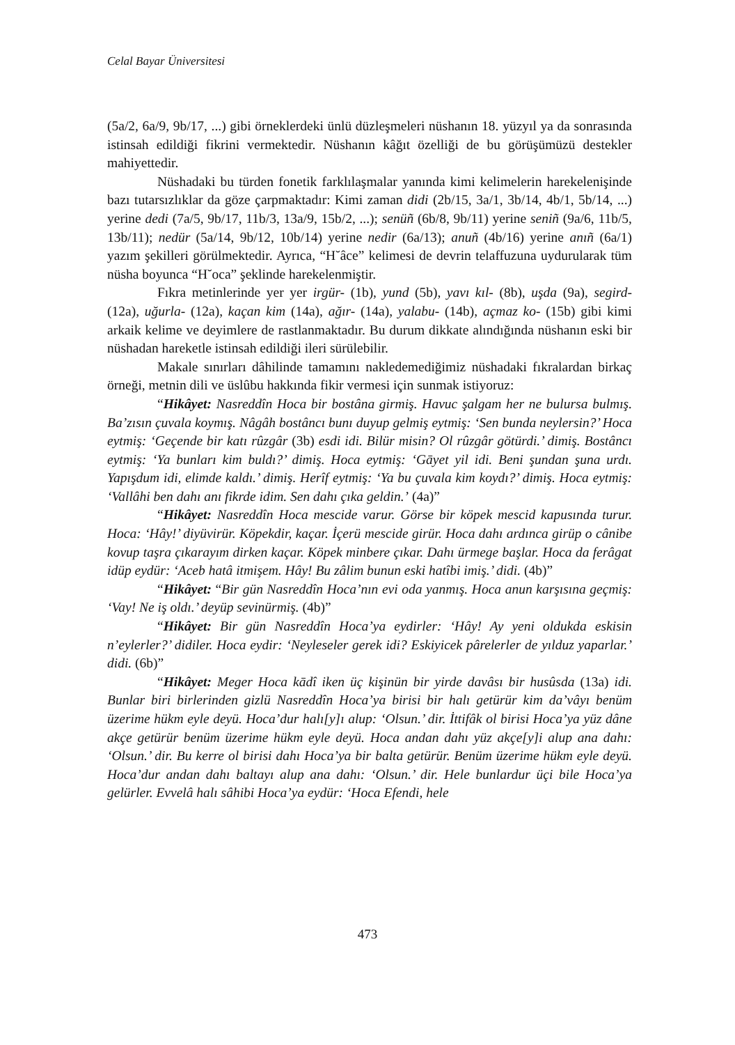Celal Bayar Üniversitesi
(5a/2, 6a/9, 9b/17, ...) gibi örneklerdeki ünlü düzleşmeleri nüshanın 18. yüzyıl ya da sonrasında istinsah edildiği fikrini vermektedir. Nüshanın kâğıt özelliği de bu görüşümüzü destekler mahiyettedir.
Nüshadaki bu türden fonetik farklılaşmalar yanında kimi kelimelerin harekelenişinde bazı tutarsızlıklar da göze çarpmaktadır: Kimi zaman didi (2b/15, 3a/1, 3b/14, 4b/1, 5b/14, ...) yerine dedi (7a/5, 9b/17, 11b/3, 13a/9, 15b/2, ...); senüñ (6b/8, 9b/11) yerine seniñ (9a/6, 11b/5, 13b/11); nedür (5a/14, 9b/12, 10b/14) yerine nedir (6a/13); anuñ (4b/16) yerine anıñ (6a/1) yazım şekilleri görülmektedir. Ayrıca, “H˘âce” kelimesi de devrin telaffuzuna uydurularak tüm nüsha boyunca “H˘oca” şeklinde harekelenmiştir.
Fıkra metinlerinde yer yer irgür- (1b), yund (5b), yavı kıl- (8b), uşda (9a), segird- (12a), uğurla- (12a), kaçan kim (14a), ağır- (14a), yalabu- (14b), açmaz ko- (15b) gibi kimi arkaik kelime ve deyimlere de rastlanmaktadır. Bu durum dikkate alındığında nüshanın eski bir nüshadan hareketle istinsah edildiği ileri sürülebilir.
Makale sınırları dâhilinde tamamını nakledemediğimiz nüshadaki fıkralardan birkaç örneği, metnin dili ve üslûbu hakkında fikir vermesi için sunmak istiyoruz:
“Hikâyet: Nasreddîn Hoca bir bostâna girmiş. Havuc şalgam her ne bulursa bulmış. Ba’zısın çuvala koymış. Nâgâh bostâncı bunı duyup gelmiş eytmiş: ‘Sen bunda neylersin?’ Hoca eytmiş: ‘Geçende bir katı rûzgâr (3b) esdi idi. Bilür misin? Ol rûzgâr götürdi.’ dimiş. Bostâncı eytmiş: ‘Ya bunları kim buldı?’ dimiş. Hoca eytmiş: ‘Gāyet yil idi. Beni şundan şuna urdı. Yapışdum idi, elimde kaldı.’ dimiş. Herîf eytmiş: ‘Ya bu çuvala kim koydı?’ dimiş. Hoca eytmiş: ‘Vallâhi ben dahı anı fikrde idim. Sen dahı çıka geldin.’ (4a)”
“Hikâyet: Nasreddîn Hoca mescide varur. Görse bir köpek mescid kapusında turur. Hoca: ‘Hây!’ diyüvirür. Köpekdir, kaçar. İçerü mescide girür. Hoca dahı ardınca girüp o cânibe kovup taşra çıkarayım dirken kaçar. Köpek minbere çıkar. Dahı ürmege başlar. Hoca da ferâgat idüp eydür: ‘Aceb hatâ itmişem. Hây! Bu zâlim bunun eski hatîbi imiş.’ didi. (4b)”
“Hikâyet: “Bir gün Nasreddîn Hoca’nın evi oda yanmış. Hoca anun karşısına geçmiş: ‘Vay! Ne iş oldı.’ deyüp sevinürmiş. (4b)”
“Hikâyet: Bir gün Nasreddîn Hoca’ya eydirler: ‘Hây! Ay yeni oldukda eskisin n’eylerler?’ didiler. Hoca eydir: ‘Neyleseler gerek idi? Eskiyicek pârelerler de yılduz yaparlar.’ didi. (6b)”
“Hikâyet: Meger Hoca kādî iken üç kişinün bir yirde davâsı bir husûsda (13a) idi. Bunlar biri birlerinden gizlü Nasreddîn Hoca’ya birisi bir halı getürür kim da’vâyı benüm üzerime hükm eyle deyü. Hoca’dur halı[y]ı alup: ‘Olsun.’ dir. İttifâk ol birisi Hoca’ya yüz dâne akçe getürür benüm üzerime hükm eyle deyü. Hoca andan dahı yüz akçe[y]i alup ana dahı: ‘Olsun.’ dir. Bu kerre ol birisi dahı Hoca’ya bir balta getürür. Benüm üzerime hükm eyle deyü. Hoca’dur andan dahı baltayı alup ana dahı: ‘Olsun.’ dir. Hele bunlardur üçi bile Hoca’ya gelürler. Evvelâ halı sâhibi Hoca’ya eydür: ‘Hoca Efendi, hele
473